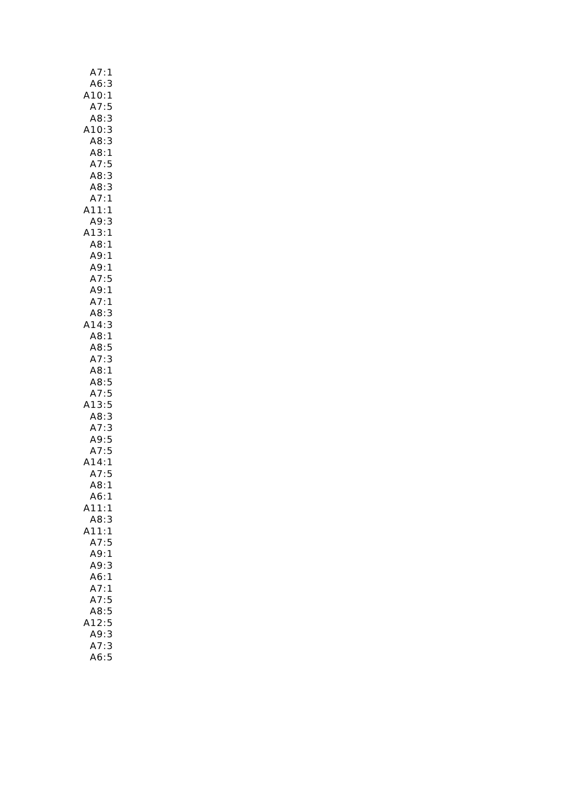A7:1
A6:3
A10:1
A7:5
A8:3
A10:3
A8:3
A8:1
A7:5
A8:3
A8:3
A7:1
A11:1
A9:3
A13:1
A8:1
A9:1
A9:1
A7:5
A9:1
A7:1
A8:3
A14:3
A8:1
A8:5
A7:3
A8:1
A8:5
A7:5
A13:5
A8:3
A7:3
A9:5
A7:5
A14:1
A7:5
A8:1
A6:1
A11:1
A8:3
A11:1
A7:5
A9:1
A9:3
A6:1
A7:1
A7:5
A8:5
A12:5
A9:3
A7:3
A6:5